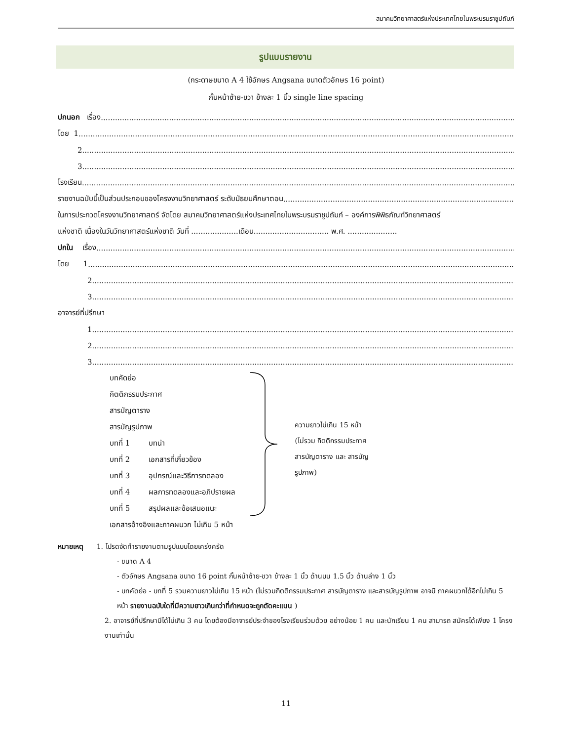สมาคมวิทยาศาสตร์แห่งประเทศไทยในพระบรมราชูปถัมภ์
รูปแบบรายงาน
(กระดาษขนาด A 4 ใช้อักษร Angsana ขนาดตัวอักษร 16 point)
กั้นหน้าซ้าย-ขวา ข้างละ 1 นิ้ว single line spacing
ปกนอก เรื่อง ....................................................................................................................................................................................................
โดย 1 ....................................................................................................................................................................................................
2 ....................................................................................................................................................................................................
3 ....................................................................................................................................................................................................
โรงเรียน ....................................................................................................................................................................................................
รายงานฉบับนี้เป็นส่วนประกอบของโครงงานวิทยาศาสตร์ ระดับมัธยมศึกษาตอน....................................................................................................
ในการประกวดโครงงานวิทยาศาสตร์ จัดโดย สมาคมวิทยาศาสตร์แห่งประเทศไทยในพระบรมราชูปถัมภ์ – องค์การพิพิธภัณฑ์วิทยาศาสตร์
แห่งชาติ เนื่องในวันวิทยาศาสตร์แห่งชาติ วันที่ ....................เดือน................................ พ.ศ. .....................
ปกใน เรื่อง ....................................................................................................................................................................................................
โดย 1 ....................................................................................................................................................................................................
2 ....................................................................................................................................................................................................
3 ....................................................................................................................................................................................................
อาจารย์ที่ปรึกษา
1 ....................................................................................................................................................................................................
2 ....................................................................................................................................................................................................
3 ....................................................................................................................................................................................................
บทคัดย่อ
กิตติกรรมประกาศ
สารบัญตาราง
สารบัญรูปภาพ
บทที่ 1 บทนำ
บทที่ 2 เอกสารที่เกี่ยวข้อง
บทที่ 3 อุปกรณ์และวิธีการทดลอง
บทที่ 4 ผลการทดลองและอภิปรายผล
บทที่ 5 สรุปผลและข้อเสนอแนะ
เอกสารอ้างอิงและภาคผนวก ไม่เกิน 5 หน้า
ความยาวไม่เกิน 15 หน้า
(ไม่รวม กิตติกรรมประกาศ
สารบัญตาราง และ สารบัญ
รูปภาพ)
หมายเหตุ 1. โปรดจัดทำรายงานตามรูปแบบโดยเคร่งครัด
- ขนาด A 4
- ตัวอักษร Angsana ขนาด 16 point กั้นหน้าซ้าย-ขวา ข้างละ 1 นิ้ว ด้านบน 1.5 นิ้ว ด้านล่าง 1 นิ้ว
- บทคัดย่อ - บทที่ 5 รวมความยาวไม่เกิน 15 หน้า (ไม่รวมกิตติกรรมประกาศ สารบัญตาราง และสารบัญรูปภาพ อาจมี ภาคผนวกได้อีกไม่เกิน 5 หน้า รายงานฉบับใดที่มีความยาวเกินกว่าที่กำหนดจะถูกตัดคะแนน )
2. อาจารย์ที่ปรึกษามีได้ไม่เกิน 3 คน โดยต้องมีอาจารย์ประจำของโรงเรียนร่วมด้วย อย่างน้อย 1 คน และนักเรียน 1 คน สามารถ สมัครได้เพียง 1 โครงงานเท่านั้น
11